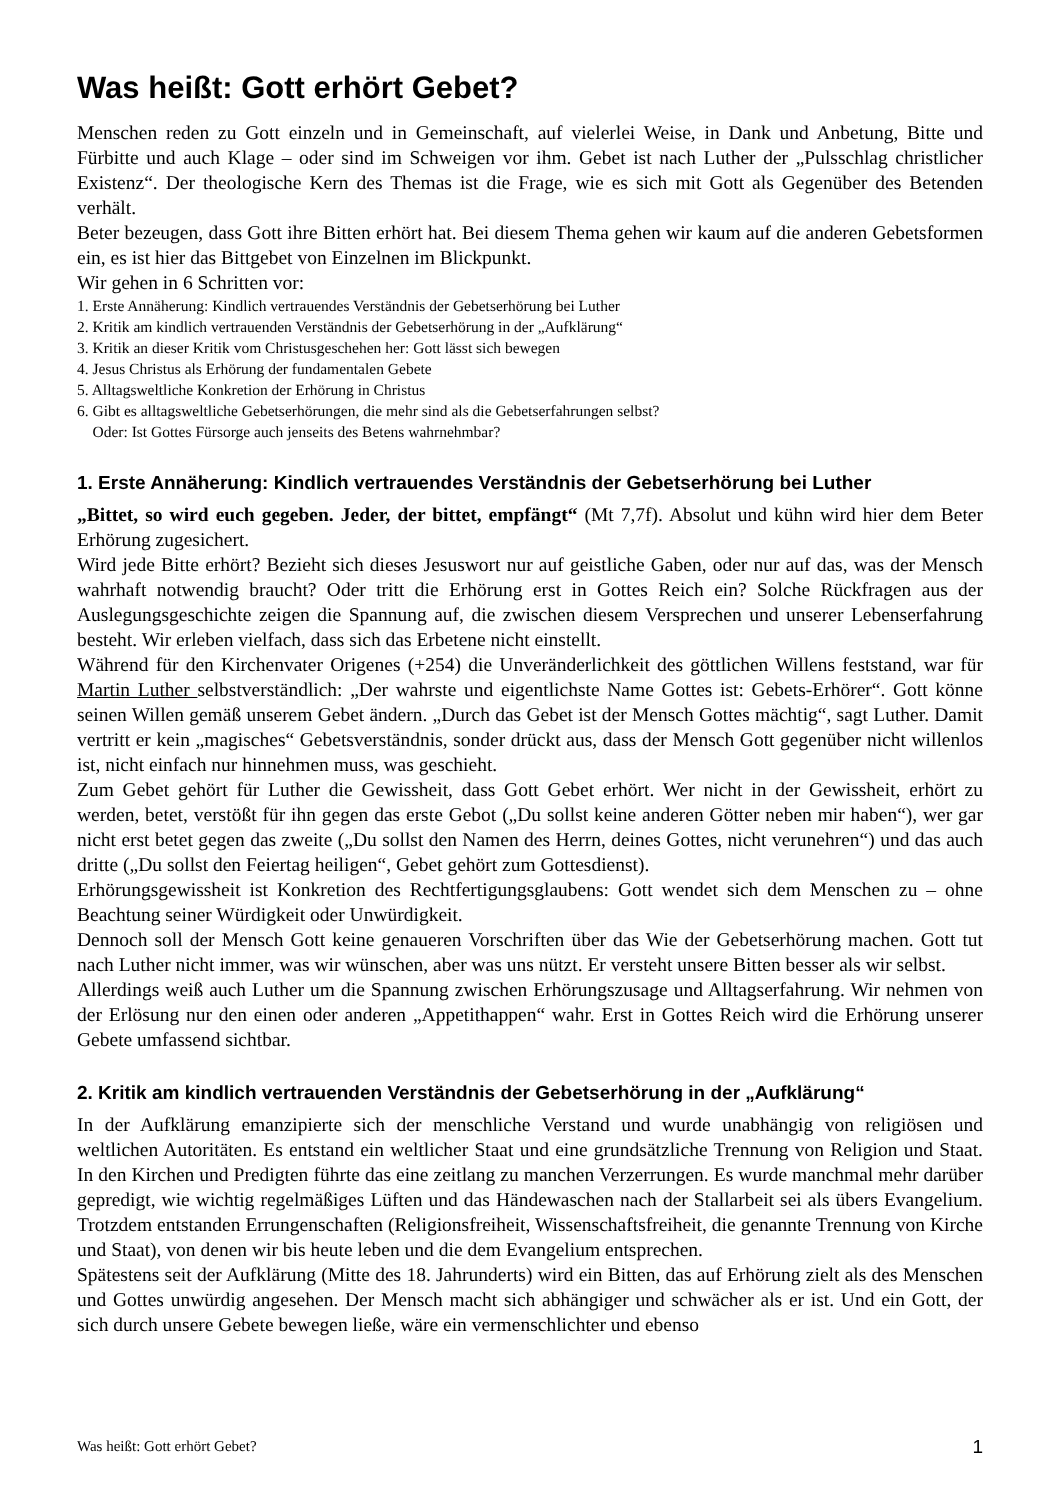Was heißt: Gott erhört Gebet?
Menschen reden zu Gott einzeln und in Gemeinschaft, auf vielerlei Weise, in Dank und Anbetung, Bitte und Fürbitte und auch Klage – oder sind im Schweigen vor ihm. Gebet ist nach Luther der „Pulsschlag christlicher Existenz“. Der theologische Kern des Themas ist die Frage, wie es sich mit Gott als Gegenüber des Betenden verhält.
Beter bezeugen, dass Gott ihre Bitten erhört hat. Bei diesem Thema gehen wir kaum auf die anderen Gebetsformen ein, es ist hier das Bittgebet von Einzelnen im Blickpunkt.
Wir gehen in 6 Schritten vor:
1. Erste Annäherung: Kindlich vertrauendes Verständnis der Gebetserhörung bei Luther
2. Kritik am kindlich vertrauenden Verständnis der Gebetserhörung in der „Aufklärung“
3. Kritik an dieser Kritik vom Christusgeschehen her: Gott lässt sich bewegen
4. Jesus Christus als Erhörung der fundamentalen Gebete
5. Alltagsweltliche Konkretion der Erhörung in Christus
6. Gibt es alltagsweltliche Gebetserhörungen, die mehr sind als die Gebetserfahrungen selbst?
Oder: Ist Gottes Fürsorge auch jenseits des Betens wahrnehmbar?
1. Erste Annäherung: Kindlich vertrauendes Verständnis der Gebetserhörung bei Luther
„Bittet, so wird euch gegeben. Jeder, der bittet, empfängt“ (Mt 7,7f). Absolut und kühn wird hier dem Beter Erhörung zugesichert.
Wird jede Bitte erhört? Bezieht sich dieses Jesuswort nur auf geistliche Gaben, oder nur auf das, was der Mensch wahrhaft notwendig braucht? Oder tritt die Erhörung erst in Gottes Reich ein? Solche Rückfragen aus der Auslegungsgeschichte zeigen die Spannung auf, die zwischen diesem Versprechen und unserer Lebenserfahrung besteht. Wir erleben vielfach, dass sich das Erbetene nicht einstellt.
Während für den Kirchenvater Origenes (+254) die Unveränderlichkeit des göttlichen Willens feststand, war für Martin Luther selbstverständlich: „Der wahrste und eigentlichste Name Gottes ist: Gebets-Erhörer“. Gott könne seinen Willen gemäß unserem Gebet ändern. „Durch das Gebet ist der Mensch Gottes mächtig“, sagt Luther. Damit vertritt er kein „magisches“ Gebetsverständnis, sonder drückt aus, dass der Mensch Gott gegenüber nicht willenlos ist, nicht einfach nur hinnehmen muss, was geschieht.
Zum Gebet gehört für Luther die Gewissheit, dass Gott Gebet erhört. Wer nicht in der Gewissheit, erhört zu werden, betet, verstößt für ihn gegen das erste Gebot („Du sollst keine anderen Götter neben mir haben“), wer gar nicht erst betet gegen das zweite („Du sollst den Namen des Herrn, deines Gottes, nicht verunehren“) und das auch dritte („Du sollst den Feiertag heiligen“, Gebet gehört zum Gottesdienst).
Erhörungsgewissheit ist Konkretion des Rechtfertigungsglaubens: Gott wendet sich dem Menschen zu – ohne Beachtung seiner Würdigkeit oder Unwürdigkeit.
Dennoch soll der Mensch Gott keine genaueren Vorschriften über das Wie der Gebetserhörung machen. Gott tut nach Luther nicht immer, was wir wünschen, aber was uns nützt. Er versteht unsere Bitten besser als wir selbst.
Allerdings weiß auch Luther um die Spannung zwischen Erhörungszusage und Alltagserfahrung. Wir nehmen von der Erlösung nur den einen oder anderen „Appetithappen“ wahr. Erst in Gottes Reich wird die Erhörung unserer Gebete umfassend sichtbar.
2. Kritik am kindlich vertrauenden Verständnis der Gebetserhörung in der „Aufklärung“
In der Aufklärung emanzipierte sich der menschliche Verstand und wurde unabhängig von religiösen und weltlichen Autoritäten. Es entstand ein weltlicher Staat und eine grundsätzliche Trennung von Religion und Staat. In den Kirchen und Predigten führte das eine zeitlang zu manchen Verzerrungen. Es wurde manchmal mehr darüber gepredigt, wie wichtig regelmäßiges Lüften und das Händewaschen nach der Stallarbeit sei als übers Evangelium. Trotzdem entstanden Errungenschaften (Religionsfreiheit, Wissenschaftsfreiheit, die genannte Trennung von Kirche und Staat), von denen wir bis heute leben und die dem Evangelium entsprechen.
Spätestens seit der Aufklärung (Mitte des 18. Jahrunderts) wird ein Bitten, das auf Erhörung zielt als des Menschen und Gottes unwürdig angesehen. Der Mensch macht sich abhängiger und schwächer als er ist. Und ein Gott, der sich durch unsere Gebete bewegen ließe, wäre ein vermenschlichter und ebenso
Was heißt: Gott erhört Gebet? 1